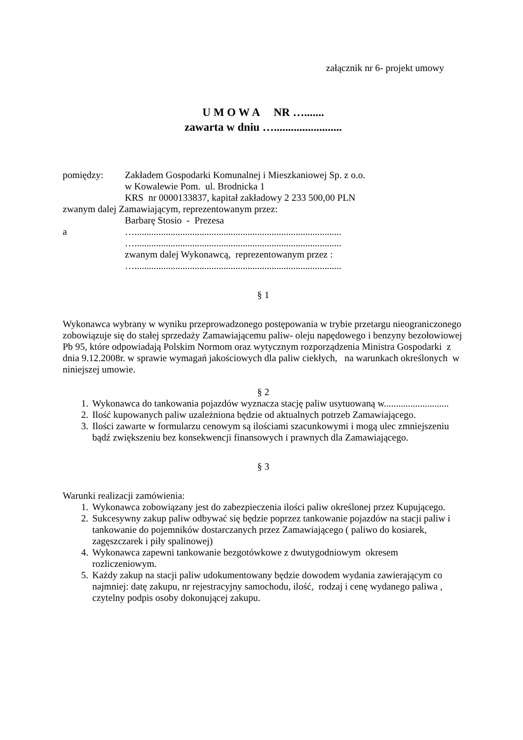załącznik nr 6- projekt umowy
U M O W A NR ….......
zawarta w dniu …........................
pomiędzy: Zakładem Gospodarki Komunalnej i Mieszkaniowej Sp. z o.o.
w Kowalewie Pom. ul. Brodnicka 1
KRS nr 0000133837, kapitał zakładowy 2 233 500,00 PLN
zwanym dalej Zamawiającym, reprezentowanym przez:
Barbarę Stosio - Prezesa
a …......................................................................................
…......................................................................................
zwanym dalej Wykonawcą, reprezentowanym przez :
…......................................................................................
§ 1
Wykonawca wybrany w wyniku przeprowadzonego postępowania w trybie przetargu nieograniczonego zobowiązuje się do stałej sprzedaży Zamawiającemu paliw- oleju napędowego i benzyny bezołowiowej Pb 95, które odpowiadają Polskim Normom oraz wytycznym rozporządzenia Ministra Gospodarki z dnia 9.12.2008r. w sprawie wymagań jakościowych dla paliw ciekłych, na warunkach określonych w niniejszej umowie.
§ 2
1. Wykonawca do tankowania pojazdów wyznacza stację paliw usytuowaną w...........................
2. Ilość kupowanych paliw uzależniona będzie od aktualnych potrzeb Zamawiającego.
3. Ilości zawarte w formularzu cenowym są ilościami szacunkowymi i mogą ulec zmniejszeniu bądź zwiększeniu bez konsekwencji finansowych i prawnych dla Zamawiającego.
§ 3
Warunki realizacji zamówienia:
1. Wykonawca zobowiązany jest do zabezpieczenia ilości paliw określonej przez Kupującego.
2. Sukcesywny zakup paliw odbywać się będzie poprzez tankowanie pojazdów na stacji paliw i tankowanie do pojemników dostarczanych przez Zamawiającego ( paliwo do kosiarek, zagęszczarek i piły spalinowej)
4. Wykonawca zapewni tankowanie bezgotówkowe z dwutygodniowym okresem rozliczeniowym.
5. Każdy zakup na stacji paliw udokumentowany będzie dowodem wydania zawierającym co najmniej: datę zakupu, nr rejestracyjny samochodu, ilość, rodzaj i cenę wydanego paliwa , czytelny podpis osoby dokonującej zakupu.